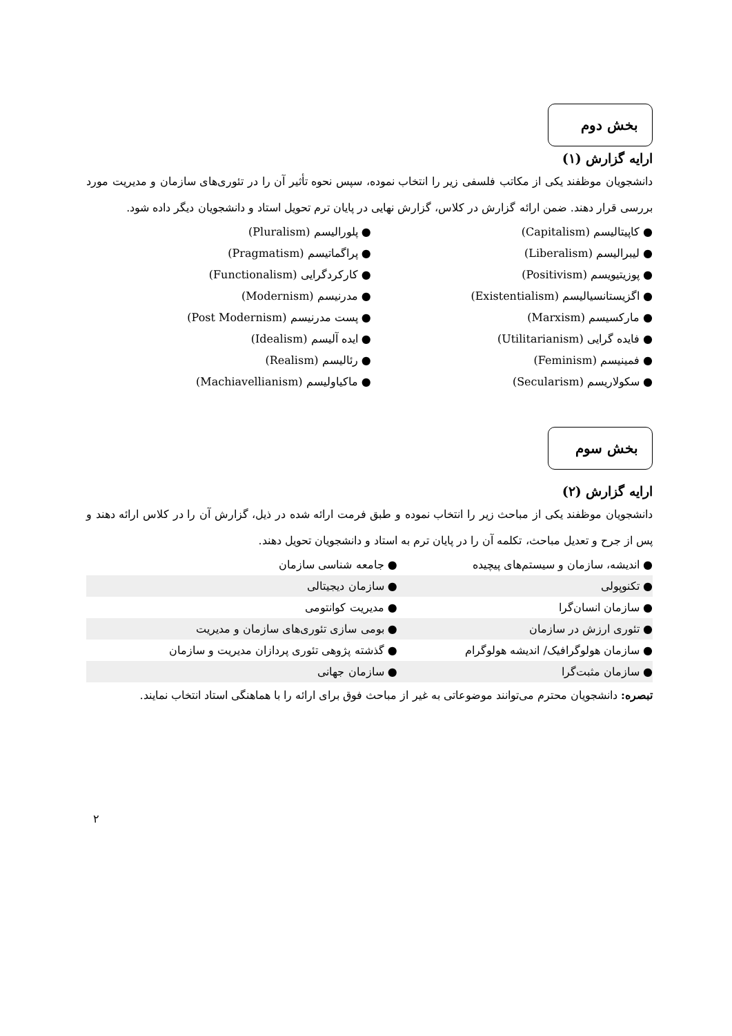بخش دوم
ارایه گزارش (۱)
دانشجویان موظفند یکی از مکاتب فلسفی زیر را انتخاب نموده، سپس نحوه تأثیر آن را در تئوری‌های سازمان و مدیریت مورد بررسی قرار دهند. ضمن ارائه گزارش در کلاس، گزارش نهایی در پایان ترم تحویل استاد و دانشجویان دیگر داده شود.
| ● کاپیتالیسم (Capitalism) | ● پلورالیسم (Pluralism) |
| ● لیبرالیسم (Liberalism) | ● پراگماتیسم (Pragmatism) |
| ● پوزیتیویسم (Positivism) | ● کارکردگرایی (Functionalism) |
| ● اگزیستانسیالیسم (Existentialism) | ● مدرنیسم (Modernism) |
| ● مارکسیسم (Marxism) | ● پست مدرنیسم (Post Modernism) |
| ● فایده گرایی (Utilitarianism) | ● ایده آلیسم (Idealism) |
| ● فمینیسم (Feminism) | ● رئالیسم (Realism) |
| ● سکولاریسم (Secularism) | ● ماکیاولیسم (Machiavellianism) |
بخش سوم
ارایه گزارش (۲)
دانشجویان موظفند یکی از مباحث زیر را انتخاب نموده و طبق فرمت ارائه شده در ذیل، گزارش آن را در کلاس ارائه دهند و پس از جرح و تعدیل مباحث، تکلمه آن را در پایان ترم به استاد و دانشجویان تحویل دهند.
| ● اندیشه، سازمان و سیستم‌های پیچیده | ● جامعه شناسی سازمان |
| ● تکنوپولی | ● سازمان دیجیتالی |
| ● سازمان انسان‌گرا | ● مدیریت کوانتومی |
| ● تئوری ارزش در سازمان | ● بومی سازی تئوری‌های سازمان و مدیریت |
| ● سازمان هولوگرافیک/ اندیشه هولوگرام | ● گذشته پژوهی تئوری پردازان مدیریت و سازمان |
| ● سازمان مثبت‌گرا | ● سازمان جهانی |
تبصره: دانشجویان محترم می‌توانند موضوعاتی به غیر از مباحث فوق برای ارائه را با هماهنگی استاد انتخاب نمایند.
۲